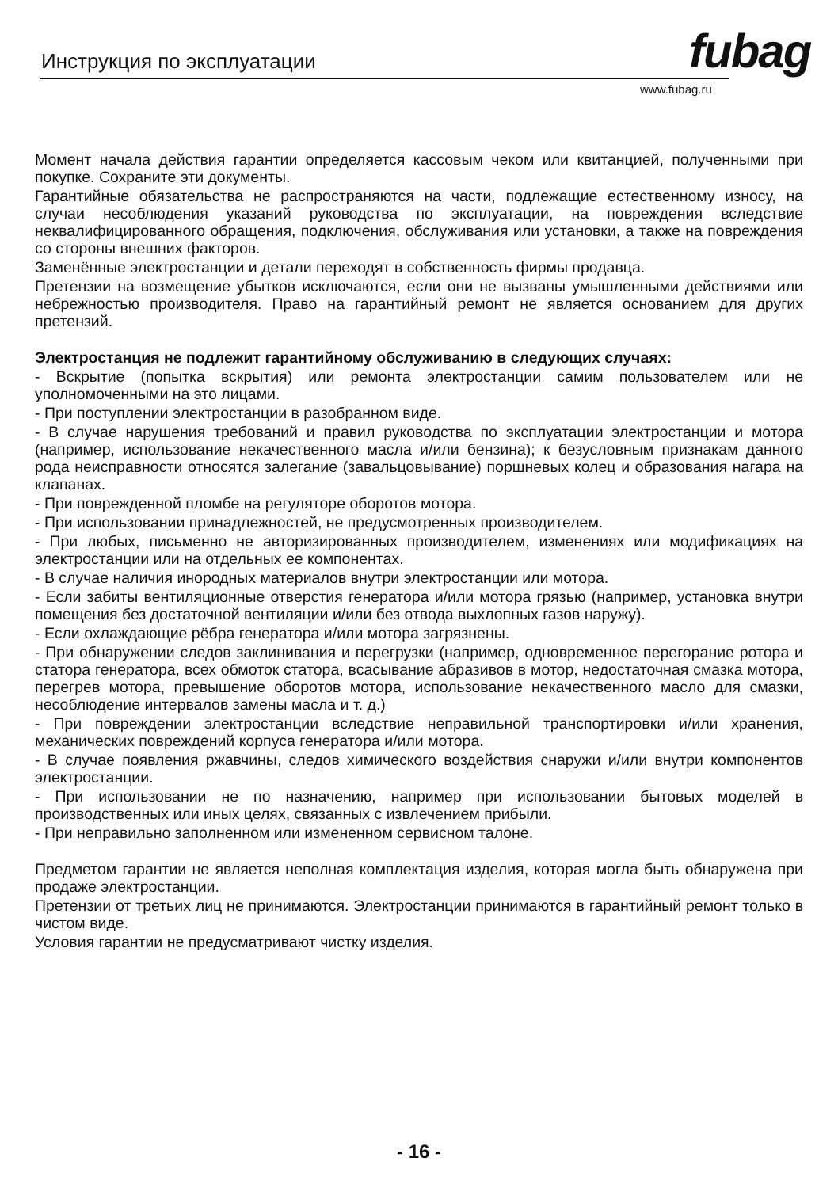Инструкция по эксплуатации fubag
www.fubag.ru
Момент начала действия гарантии определяется кассовым чеком или квитанцией, полученными при покупке. Сохраните эти документы.
Гарантийные обязательства не распространяются на части, подлежащие естественному износу, на случаи несоблюдения указаний руководства по эксплуатации, на повреждения вследствие неквалифицированного обращения, подключения, обслуживания или установки, а также на повреждения со стороны внешних факторов.
Заменённые электростанции и детали переходят в собственность фирмы продавца.
Претензии на возмещение убытков исключаются, если они не вызваны умышленными действиями или небрежностью производителя. Право на гарантийный ремонт не является основанием для других претензий.
Электростанция не подлежит гарантийному обслуживанию в следующих случаях:
- Вскрытие (попытка вскрытия) или ремонта электростанции самим пользователем или не уполномоченными на это лицами.
- При поступлении электростанции в разобранном виде.
- В случае нарушения требований и правил руководства по эксплуатации электростанции и мотора (например, использование некачественного масла и/или бензина); к безусловным признакам данного рода неисправности относятся залегание (завальцовывание) поршневых колец и образования нагара на клапанах.
- При поврежденной пломбе на регуляторе оборотов мотора.
- При использовании принадлежностей, не предусмотренных производителем.
- При любых, письменно не авторизированных производителем, изменениях или модификациях на электростанции или на отдельных ее компонентах.
- В случае наличия инородных материалов внутри электростанции или мотора.
- Если забиты вентиляционные отверстия генератора и/или мотора грязью (например, установка внутри помещения без достаточной вентиляции и/или без отвода выхлопных газов наружу).
- Если охлаждающие рёбра генератора и/или мотора загрязнены.
- При обнаружении следов заклинивания и перегрузки (например, одновременное перегорание ротора и статора генератора, всех обмоток статора, всасывание абразивов в мотор, недостаточная смазка мотора, перегрев мотора, превышение оборотов мотора, использование некачественного масло для смазки, несоблюдение интервалов замены масла и т. д.)
- При повреждении электростанции вследствие неправильной транспортировки и/или хранения, механических повреждений корпуса генератора и/или мотора.
- В случае появления ржавчины, следов химического воздействия снаружи и/или внутри компонентов электростанции.
- При использовании не по назначению, например при использовании бытовых моделей в производственных или иных целях, связанных с извлечением прибыли.
- При неправильно заполненном или измененном сервисном талоне.
Предметом гарантии не является неполная комплектация изделия, которая могла быть обнаружена при продаже электростанции.
Претензии от третьих лиц не принимаются. Электростанции принимаются в гарантийный ремонт только в чистом виде.
Условия гарантии не предусматривают чистку изделия.
- 16 -